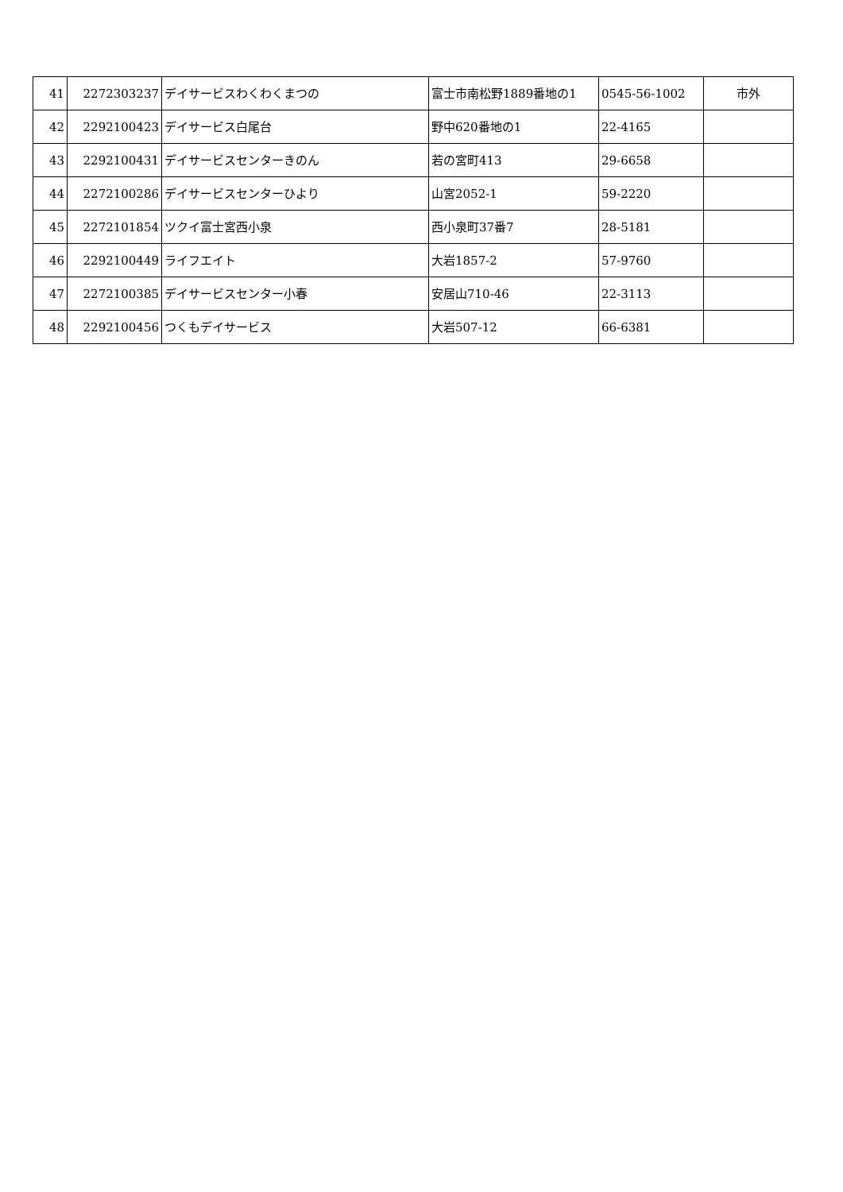| 41 | 2272303237 | デイサービスわくわくまつの | 富士市南松野1889番地の1 | 0545-56-1002 | 市外 |
| 42 | 2292100423 | デイサービス白尾台 | 野中620番地の1 | 22-4165 | |
| 43 | 2292100431 | デイサービスセンターきのん | 若の宮町413 | 29-6658 | |
| 44 | 2272100286 | デイサービスセンターひより | 山宮2052-1 | 59-2220 | |
| 45 | 2272101854 | ツクイ富士宮西小泉 | 西小泉町37番7 | 28-5181 | |
| 46 | 2292100449 | ライフエイト | 大岩1857-2 | 57-9760 | |
| 47 | 2272100385 | デイサービスセンター小春 | 安居山710-46 | 22-3113 | |
| 48 | 2292100456 | つくもデイサービス | 大岩507-12 | 66-6381 | |